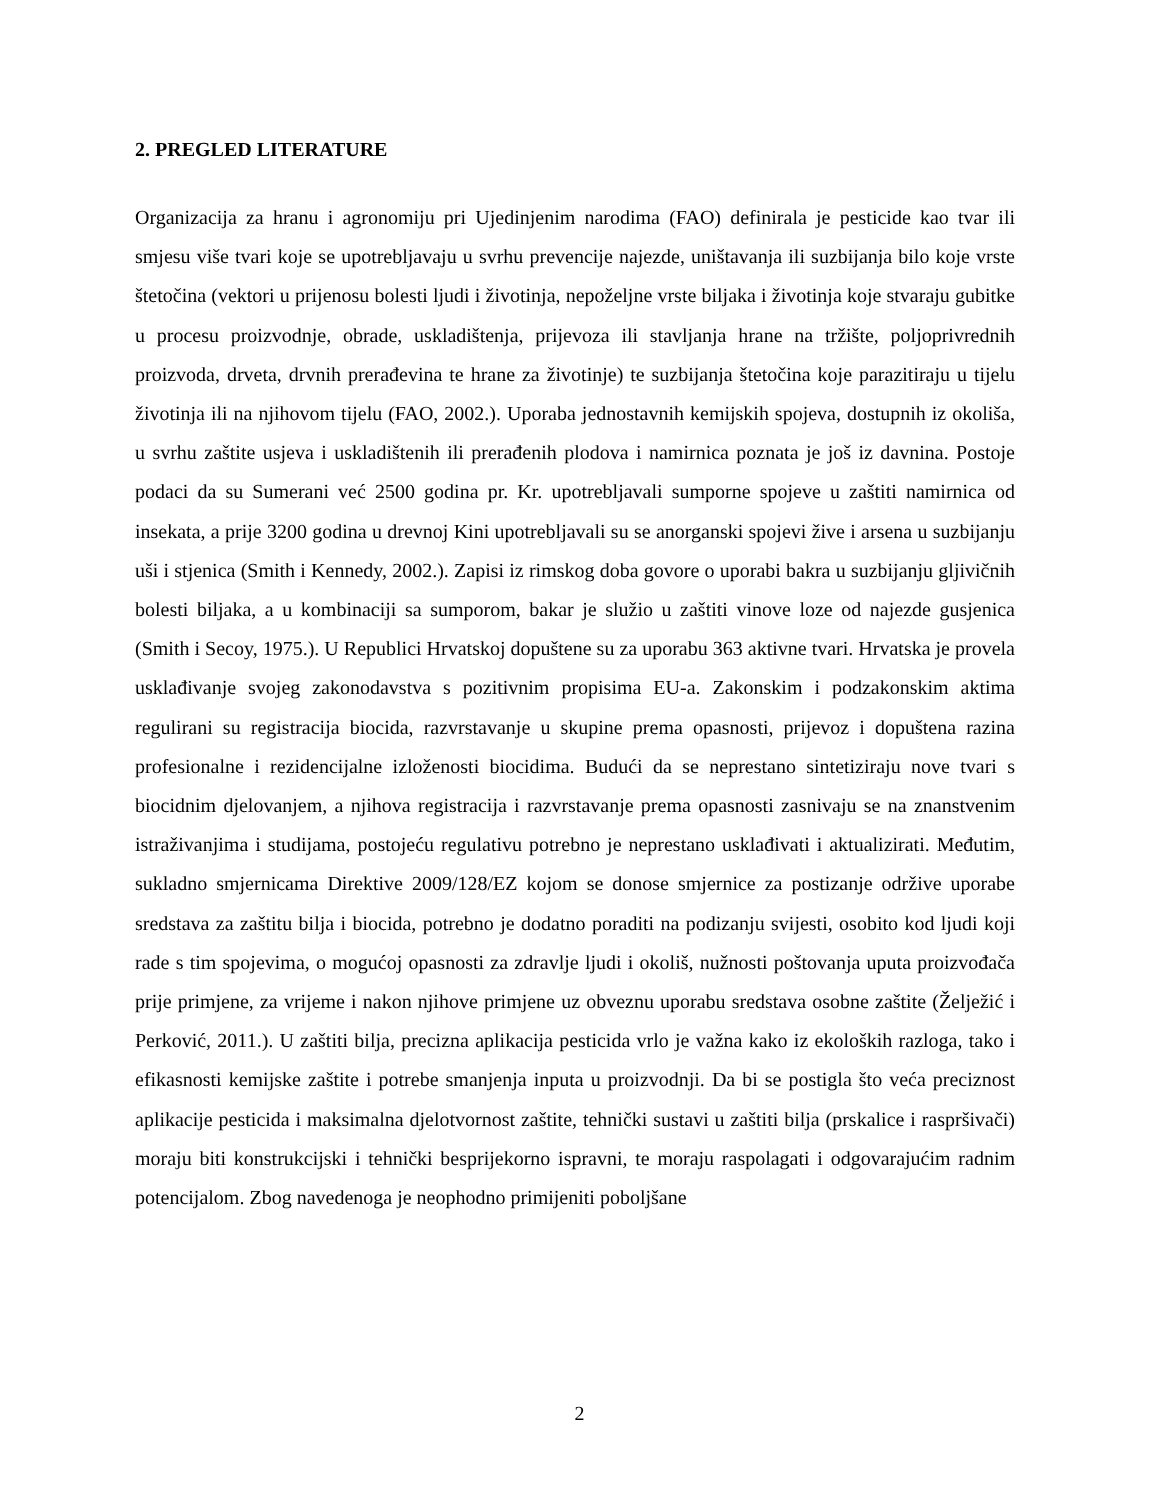2. PREGLED LITERATURE
Organizacija za hranu i agronomiju pri Ujedinjenim narodima (FAO) definirala je pesticide kao tvar ili smjesu više tvari koje se upotrebljavaju u svrhu prevencije najezde, uništavanja ili suzbijanja bilo koje vrste štetočina (vektori u prijenosu bolesti ljudi i životinja, nepoželjne vrste biljaka i životinja koje stvaraju gubitke u procesu proizvodnje, obrade, uskladištenja, prijevoza ili stavljanja hrane na tržište, poljoprivrednih proizvoda, drveta, drvnih prerađevina te hrane za životinje) te suzbijanja štetočina koje parazitiraju u tijelu životinja ili na njihovom tijelu (FAO, 2002.). Uporaba jednostavnih kemijskih spojeva, dostupnih iz okoliša, u svrhu zaštite usjeva i uskladištenih ili prerađenih plodova i namirnica poznata je još iz davnina. Postoje podaci da su Sumerani već 2500 godina pr. Kr. upotrebljavali sumporne spojeve u zaštiti namirnica od insekata, a prije 3200 godina u drevnoj Kini upotrebljavali su se anorganski spojevi žive i arsena u suzbijanju uši i stjenica (Smith i Kennedy, 2002.). Zapisi iz rimskog doba govore o uporabi bakra u suzbijanju gljivičnih bolesti biljaka, a u kombinaciji sa sumporom, bakar je služio u zaštiti vinove loze od najezde gusjenica (Smith i Secoy, 1975.). U Republici Hrvatskoj dopuštene su za uporabu 363 aktivne tvari. Hrvatska je provela usklađivanje svojeg zakonodavstva s pozitivnim propisima EU-a. Zakonskim i podzakonskim aktima regulirani su registracija biocida, razvrstavanje u skupine prema opasnosti, prijevoz i dopuštena razina profesionalne i rezidencijalne izloženosti biocidima. Budući da se neprestano sintetiziraju nove tvari s biocidnim djelovanjem, a njihova registracija i razvrstavanje prema opasnosti zasnivaju se na znanstvenim istraživanjima i studijama, postojeću regulativu potrebno je neprestano usklađivati i aktualizirati. Međutim, sukladno smjernicama Direktive 2009/128/EZ kojom se donose smjernice za postizanje održive uporabe sredstava za zaštitu bilja i biocida, potrebno je dodatno poraditi na podizanju svijesti, osobito kod ljudi koji rade s tim spojevima, o mogućoj opasnosti za zdravlje ljudi i okoliš, nužnosti poštovanja uputa proizvođača prije primjene, za vrijeme i nakon njihove primjene uz obveznu uporabu sredstava osobne zaštite (Želježić i Perković, 2011.). U zaštiti bilja, precizna aplikacija pesticida vrlo je važna kako iz ekoloških razloga, tako i efikasnosti kemijske zaštite i potrebe smanjenja inputa u proizvodnji. Da bi se postigla što veća preciznost aplikacije pesticida i maksimalna djelotvornost zaštite, tehnički sustavi u zaštiti bilja (prskalice i raspršivači) moraju biti konstrukcijski i tehnički besprijekorno ispravni, te moraju raspolagati i odgovarajućim radnim potencijalom. Zbog navedenoga je neophodno primijeniti poboljšane
2